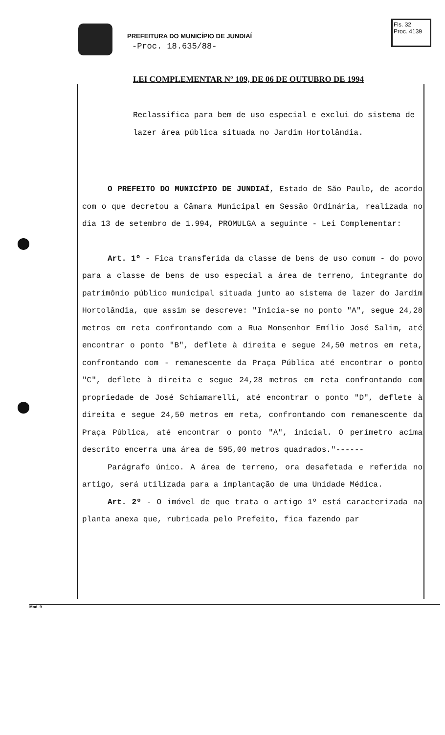Fls. 32
Proc. 4139
PREFEITURA DO MUNICÍPIO DE JUNDIAÍ
-Proc. 18.635/88-
LEI COMPLEMENTAR Nº 109, DE 06 DE OUTUBRO DE 1994
Reclassifica para bem de uso especial e exclui do sistema de lazer área pública situada no Jardim Hortolândia.
O PREFEITO DO MUNICÍPIO DE JUNDIAÍ, Estado de São Paulo, de acordo com o que decretou a Câmara Municipal em Sessão Ordinária, realizada no dia 13 de setembro de 1.994, PROMULGA a seguinte - Lei Complementar:
Art. 1º - Fica transferida da classe de bens de uso comum - do povo para a classe de bens de uso especial a área de terreno, integrante do patrimônio público municipal situada junto ao sistema de lazer do Jardim Hortolândia, que assim se descreve: "Inicia-se no ponto "A", segue 24,28 metros em reta confrontando com a Rua Monsenhor Emílio José Salim, até encontrar o ponto "B", deflete à direita e segue 24,50 metros em reta, confrontando com - remanescente da Praça Pública até encontrar o ponto "C", deflete à direita e segue 24,28 metros em reta confrontando com propriedade de José Schiamarelli, até encontrar o ponto "D", deflete à direita e segue 24,50 metros em reta, confrontando com remanescente da Praça Pública, até encontrar o ponto "A", inicial. O perímetro acima descrito encerra uma área de 595,00 metros quadrados."------
Parágrafo único. A área de terreno, ora desafetada e referida no artigo, será utilizada para a implantação de uma Unidade Médica.
Art. 2º - O imóvel de que trata o artigo 1º está caracterizada na planta anexa que, rubricada pelo Prefeito, fica fazendo par
Mod. 9